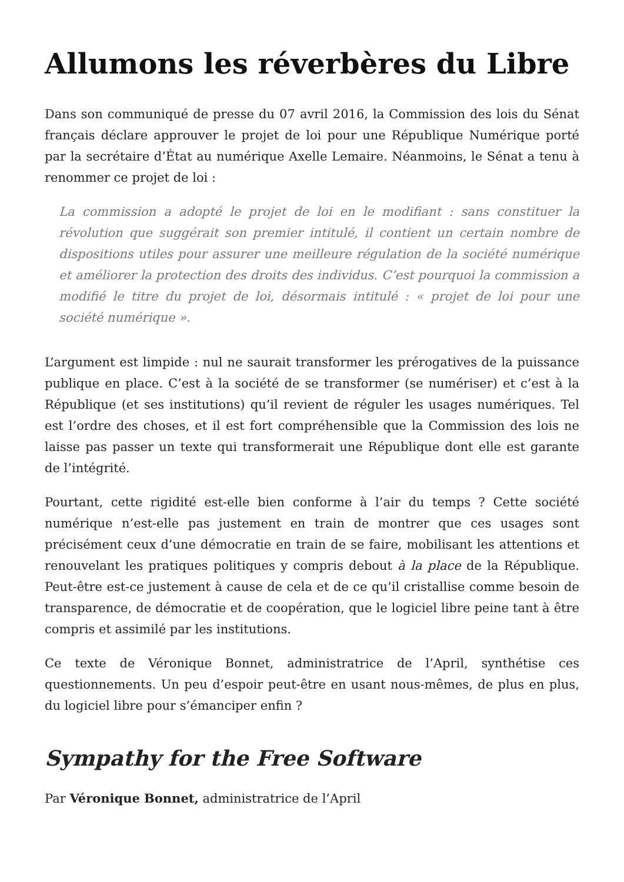Allumons les réverbères du Libre
Dans son communiqué de presse du 07 avril 2016, la Commission des lois du Sénat français déclare approuver le projet de loi pour une République Numérique porté par la secrétaire d’État au numérique Axelle Lemaire. Néanmoins, le Sénat a tenu à renommer ce projet de loi :
La commission a adopté le projet de loi en le modifiant : sans constituer la révolution que suggérait son premier intitulé, il contient un certain nombre de dispositions utiles pour assurer une meilleure régulation de la société numérique et améliorer la protection des droits des individus. C’est pourquoi la commission a modifié le titre du projet de loi, désormais intitulé : « projet de loi pour une société numérique ».
L’argument est limpide : nul ne saurait transformer les prérogatives de la puissance publique en place. C’est à la société de se transformer (se numériser) et c’est à la République (et ses institutions) qu’il revient de réguler les usages numériques. Tel est l’ordre des choses, et il est fort compréhensible que la Commission des lois ne laisse pas passer un texte qui transformerait une République dont elle est garante de l’intégrité.
Pourtant, cette rigidité est-elle bien conforme à l’air du temps ? Cette société numérique n’est-elle pas justement en train de montrer que ces usages sont précisément ceux d’une démocratie en train de se faire, mobilisant les attentions et renouvelant les pratiques politiques y compris debout à la place de la République. Peut-être est-ce justement à cause de cela et de ce qu’il cristallise comme besoin de transparence, de démocratie et de coopération, que le logiciel libre peine tant à être compris et assimilé par les institutions.
Ce texte de Véronique Bonnet, administratrice de l’April, synthétise ces questionnements. Un peu d’espoir peut-être en usant nous-mêmes, de plus en plus, du logiciel libre pour s’émanciper enfin ?
Sympathy for the Free Software
Par Véronique Bonnet, administratrice de l’April